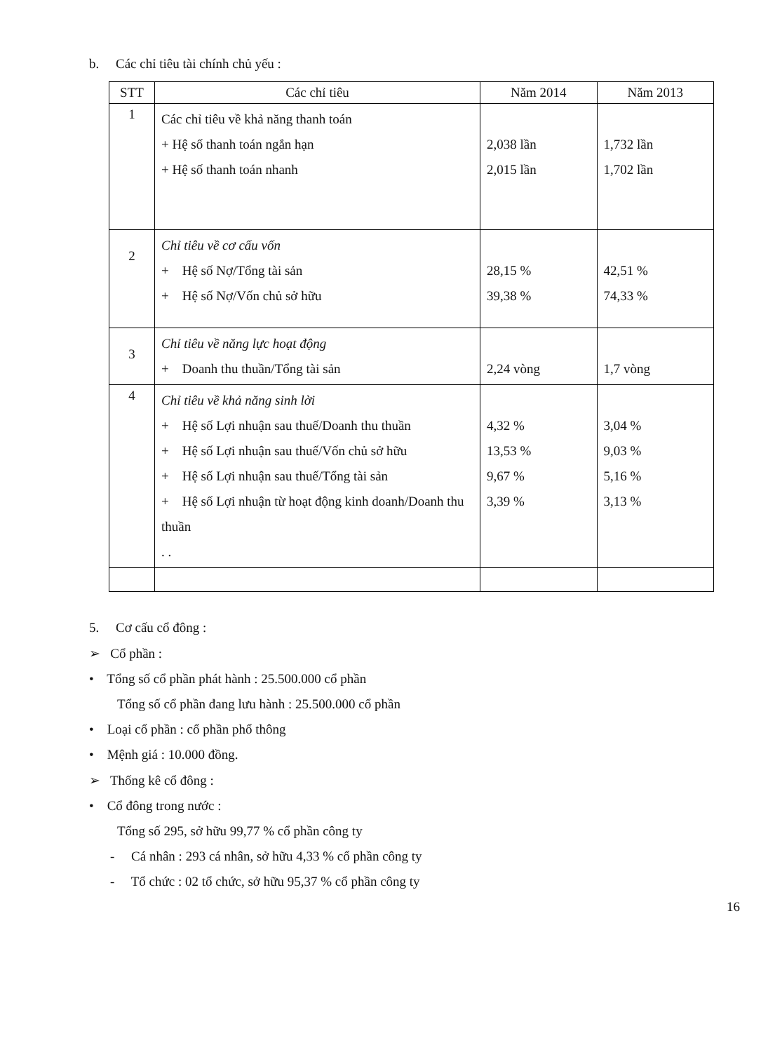b. Các chỉ tiêu tài chính chủ yếu :
| STT | Các chỉ tiêu | Năm 2014 | Năm 2013 |
| --- | --- | --- | --- |
| 1 | Các chỉ tiêu về khả năng thanh toán + Hệ số thanh toán ngắn hạn + Hệ số thanh toán nhanh | 2,038 lần 2,015 lần | 1,732 lần 1,702 lần |
| 2 | Chỉ tiêu về cơ cấu vốn + Hệ số Nợ/Tổng tài sản + Hệ số Nợ/Vốn chủ sở hữu | 28,15 % 39,38 % | 42,51 % 74,33 % |
| 3 | Chỉ tiêu về năng lực hoạt động + Doanh thu thuần/Tổng tài sản | 2,24 vòng | 1,7 vòng |
| 4 | Chỉ tiêu về khả năng sinh lời + Hệ số Lợi nhuận sau thuế/Doanh thu thuần + Hệ số Lợi nhuận sau thuế/Vốn chủ sở hữu + Hệ số Lợi nhuận sau thuế/Tổng tài sản + Hệ số Lợi nhuận từ hoạt động kinh doanh/Doanh thu thuần . . | 4,32 % 13,53 % 9,67 % 3,39 % | 3,04 % 9,03 % 5,16 % 3,13 % |
5. Cơ cấu cổ đông :
➢ Cổ phần :
• Tổng số cổ phần phát hành : 25.500.000 cổ phần
Tổng số cổ phần đang lưu hành : 25.500.000 cổ phần
• Loại cổ phần : cổ phần phổ thông
• Mệnh giá : 10.000 đồng.
➢ Thống kê cổ đông :
• Cổ đông trong nước :
Tổng số 295, sở hữu 99,77 % cổ phần công ty
- Cá nhân : 293 cá nhân, sở hữu 4,33 % cổ phần công ty
- Tổ chức : 02 tổ chức, sở hữu 95,37 % cổ phần công ty
16